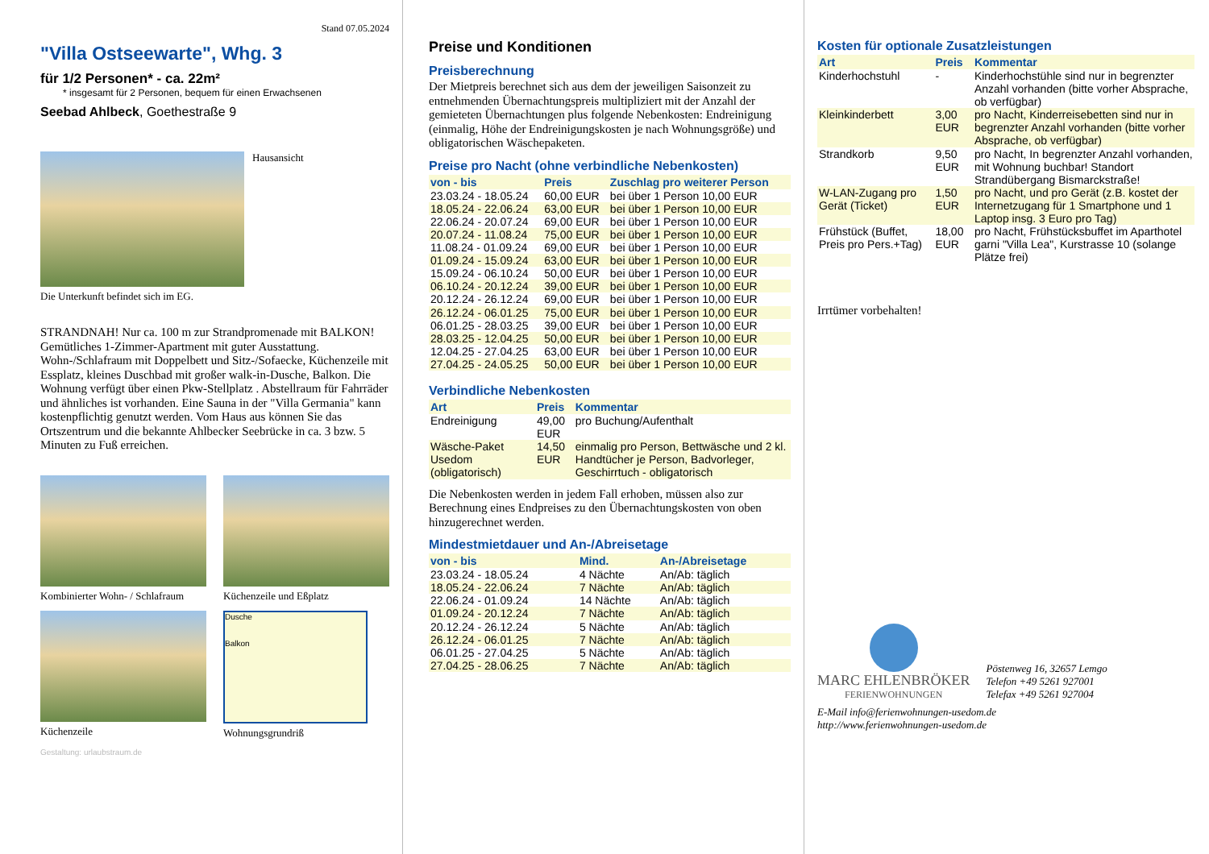Stand 07.05.2024
"Villa Ostseewarte", Whg. 3
für 1/2 Personen* - ca. 22m²
* insgesamt für 2 Personen, bequem für einen Erwachsenen
Seebad Ahlbeck, Goethestraße 9
Hausansicht
Die Unterkunft befindet sich im EG.
STRANDNAH! Nur ca. 100 m zur Strandpromenade mit BALKON! Gemütliches 1-Zimmer-Apartment mit guter Ausstattung. Wohn-/Schlafraum mit Doppelbett und Sitz-/Sofaecke, Küchenzeile mit Essplatz, kleines Duschbad mit großer walk-in-Dusche, Balkon. Die Wohnung verfügt über einen Pkw-Stellplatz . Abstellraum für Fahrräder und ähnliches ist vorhanden. Eine Sauna in der "Villa Germania" kann kostenpflichtig genutzt werden. Vom Haus aus können Sie das Ortszentrum und die bekannte Ahlbecker Seebrücke in ca. 3 bzw. 5 Minuten zu Fuß erreichen.
Kombinierter Wohn- / Schlafraum
Küchenzeile und Eßplatz
Küchenzeile
Dusche
Balkon
Wohnungsgrundriß
Gestaltung: urlaubstraum.de
Preise und Konditionen
Preisberechnung
Der Mietpreis berechnet sich aus dem der jeweiligen Saisonzeit zu entnehmenden Übernachtungspreis multipliziert mit der Anzahl der gemieteten Übernachtungen plus folgende Nebenkosten: Endreinigung (einmalig, Höhe der Endreinigungskosten je nach Wohnungsgröße) und obligatorischen Wäschepaketen.
Preise pro Nacht (ohne verbindliche Nebenkosten)
| von - bis | Preis | Zuschlag pro weiterer Person |
| --- | --- | --- |
| 23.03.24 - 18.05.24 | 60,00 EUR | bei über 1 Person 10,00 EUR |
| 18.05.24 - 22.06.24 | 63,00 EUR | bei über 1 Person 10,00 EUR |
| 22.06.24 - 20.07.24 | 69,00 EUR | bei über 1 Person 10,00 EUR |
| 20.07.24 - 11.08.24 | 75,00 EUR | bei über 1 Person 10,00 EUR |
| 11.08.24 - 01.09.24 | 69,00 EUR | bei über 1 Person 10,00 EUR |
| 01.09.24 - 15.09.24 | 63,00 EUR | bei über 1 Person 10,00 EUR |
| 15.09.24 - 06.10.24 | 50,00 EUR | bei über 1 Person 10,00 EUR |
| 06.10.24 - 20.12.24 | 39,00 EUR | bei über 1 Person 10,00 EUR |
| 20.12.24 - 26.12.24 | 69,00 EUR | bei über 1 Person 10,00 EUR |
| 26.12.24 - 06.01.25 | 75,00 EUR | bei über 1 Person 10,00 EUR |
| 06.01.25 - 28.03.25 | 39,00 EUR | bei über 1 Person 10,00 EUR |
| 28.03.25 - 12.04.25 | 50,00 EUR | bei über 1 Person 10,00 EUR |
| 12.04.25 - 27.04.25 | 63,00 EUR | bei über 1 Person 10,00 EUR |
| 27.04.25 - 24.05.25 | 50,00 EUR | bei über 1 Person 10,00 EUR |
Verbindliche Nebenkosten
| Art | Preis | Kommentar |
| --- | --- | --- |
| Endreinigung | 49,00 EUR | pro Buchung/Aufenthalt |
| Wäsche-Paket Usedom (obligatorisch) | 14,50 EUR | einmalig pro Person, Bettwäsche und 2 kl. Handtücher je Person, Badvorleger, Geschirrtuch - obligatorisch |
Die Nebenkosten werden in jedem Fall erhoben, müssen also zur Berechnung eines Endpreises zu den Übernachtungskosten von oben hinzugerechnet werden.
Mindestmietdauer und An-/Abreisetage
| von - bis | Mind. | An-/Abreisetage |
| --- | --- | --- |
| 23.03.24 - 18.05.24 | 4 Nächte | An/Ab: täglich |
| 18.05.24 - 22.06.24 | 7 Nächte | An/Ab: täglich |
| 22.06.24 - 01.09.24 | 14 Nächte | An/Ab: täglich |
| 01.09.24 - 20.12.24 | 7 Nächte | An/Ab: täglich |
| 20.12.24 - 26.12.24 | 5 Nächte | An/Ab: täglich |
| 26.12.24 - 06.01.25 | 7 Nächte | An/Ab: täglich |
| 06.01.25 - 27.04.25 | 5 Nächte | An/Ab: täglich |
| 27.04.25 - 28.06.25 | 7 Nächte | An/Ab: täglich |
Kosten für optionale Zusatzleistungen
| Art | Preis | Kommentar |
| --- | --- | --- |
| Kinderhochstuhl | - | Kinderhochstühle sind nur in begrenzter Anzahl vorhanden (bitte vorher Absprache, ob verfügbar) |
| Kleinkinderbett | 3,00 EUR | pro Nacht, Kinderreisebetten sind nur in begrenzter Anzahl vorhanden (bitte vorher Absprache, ob verfügbar) |
| Strandkorb | 9,50 EUR | pro Nacht, In begrenzter Anzahl vorhanden, mit Wohnung buchbar! Standort Strandübergang Bismarckstraße! |
| W-LAN-Zugang pro Gerät (Ticket) | 1,50 EUR | pro Nacht, und pro Gerät (z.B. kostet der Internetzugang für 1 Smartphone und 1 Laptop insg. 3 Euro pro Tag) |
| Frühstück (Buffet, Preis pro Pers.+Tag) | 18,00 EUR | pro Nacht, Frühstücksbuffet im Aparthotel garni "Villa Lea", Kurstrasse 10 (solange Plätze frei) |
Irrtümer vorbehalten!
MARC EHLENBRÖKER
FERIENWOHNUNGEN
Pöstenweg 16, 32657 Lemgo
Telefon +49 5261 927001
Telefax +49 5261 927004
E-Mail info@ferienwohnungen-usedom.de
http://www.ferienwohnungen-usedom.de